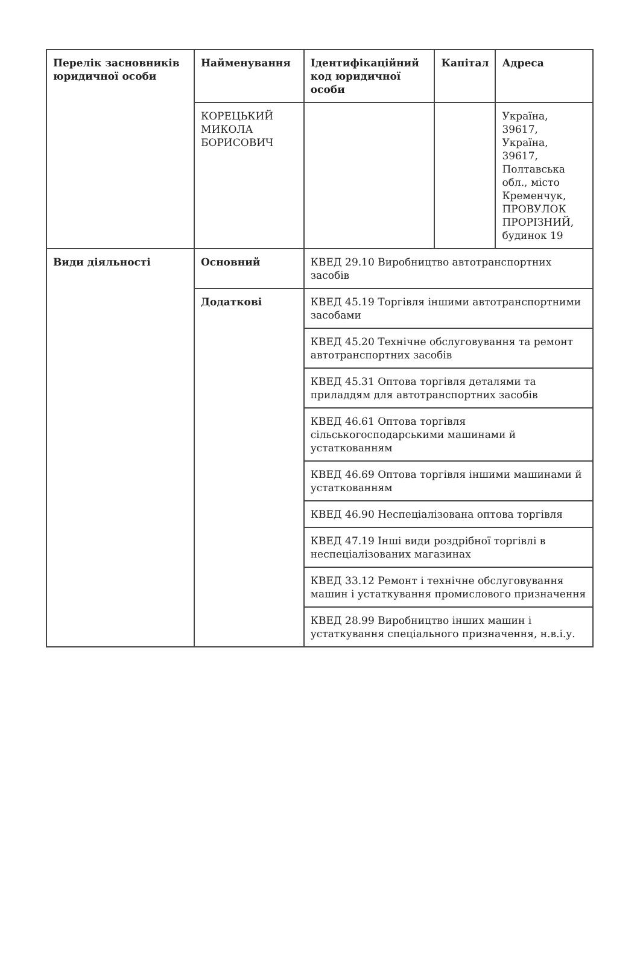| Перелік засновників юридичної особи | Найменування | Ідентифікаційний код юридичної особи | Капітал | Адреса |
| | КОРЕЦЬКИЙ МИКОЛА БОРИСОВИЧ | | | Україна, 39617, Україна, 39617, Полтавська обл., місто Кременчук, ПРОВУЛОК ПРОРІЗНИЙ, будинок 19 |
| Види діяльності | Основний | КВЕД 29.10 Виробництво автотранспортних засобів | | |
| | Додаткові | КВЕД 45.19 Торгівля іншими автотранспортними засобами | | |
| | | КВЕД 45.20 Технічне обслуговування та ремонт автотранспортних засобів | | |
| | | КВЕД 45.31 Оптова торгівля деталями та приладдям для автотранспортних засобів | | |
| | | КВЕД 46.61 Оптова торгівля сільськогосподарськими машинами й устаткованням | | |
| | | КВЕД 46.69 Оптова торгівля іншими машинами й устаткованням | | |
| | | КВЕД 46.90 Неспеціалізована оптова торгівля | | |
| | | КВЕД 47.19 Інші види роздрібної торгівлі в неспеціалізованих магазинах | | |
| | | КВЕД 33.12 Ремонт і технічне обслуговування машин і устаткування промислового призначення | | |
| | | КВЕД 28.99 Виробництво інших машин і устаткування спеціального призначення, н.в.і.у. | | |